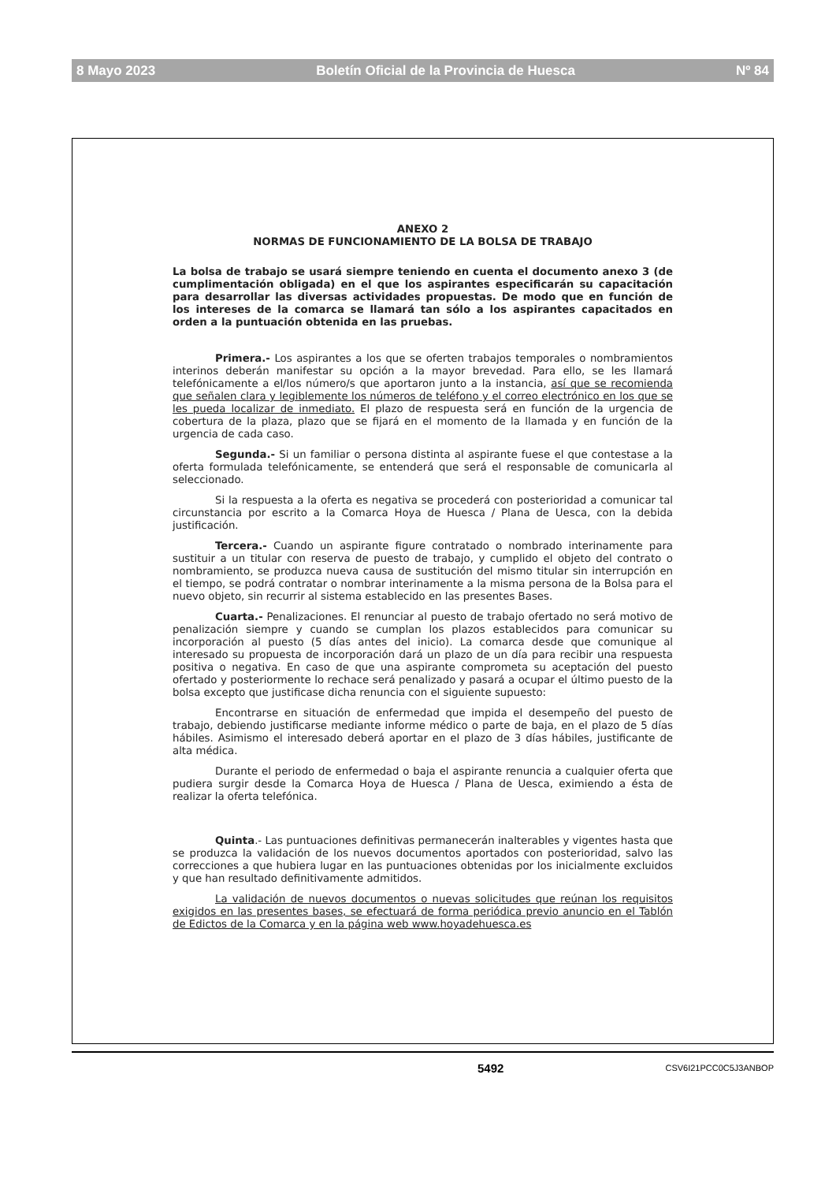8 Mayo 2023 Boletín Oficial de la Provincia de Huesca Nº 84
ANEXO 2
NORMAS DE FUNCIONAMIENTO DE LA BOLSA DE TRABAJO
La bolsa de trabajo se usará siempre teniendo en cuenta el documento anexo 3 (de cumplimentación obligada) en el que los aspirantes especificarán su capacitación para desarrollar las diversas actividades propuestas. De modo que en función de los intereses de la comarca se llamará tan sólo a los aspirantes capacitados en orden a la puntuación obtenida en las pruebas.
Primera.- Los aspirantes a los que se oferten trabajos temporales o nombramientos interinos deberán manifestar su opción a la mayor brevedad. Para ello, se les llamará telefónicamente a el/los número/s que aportaron junto a la instancia, así que se recomienda que señalen clara y legiblemente los números de teléfono y el correo electrónico en los que se les pueda localizar de inmediato. El plazo de respuesta será en función de la urgencia de cobertura de la plaza, plazo que se fijará en el momento de la llamada y en función de la urgencia de cada caso.
Segunda.- Si un familiar o persona distinta al aspirante fuese el que contestase a la oferta formulada telefónicamente, se entenderá que será el responsable de comunicarla al seleccionado.
Si la respuesta a la oferta es negativa se procederá con posterioridad a comunicar tal circunstancia por escrito a la Comarca Hoya de Huesca / Plana de Uesca, con la debida justificación.
Tercera.- Cuando un aspirante figure contratado o nombrado interinamente para sustituir a un titular con reserva de puesto de trabajo, y cumplido el objeto del contrato o nombramiento, se produzca nueva causa de sustitución del mismo titular sin interrupción en el tiempo, se podrá contratar o nombrar interinamente a la misma persona de la Bolsa para el nuevo objeto, sin recurrir al sistema establecido en las presentes Bases.
Cuarta.- Penalizaciones. El renunciar al puesto de trabajo ofertado no será motivo de penalización siempre y cuando se cumplan los plazos establecidos para comunicar su incorporación al puesto (5 días antes del inicio). La comarca desde que comunique al interesado su propuesta de incorporación dará un plazo de un día para recibir una respuesta positiva o negativa. En caso de que una aspirante comprometa su aceptación del puesto ofertado y posteriormente lo rechace será penalizado y pasará a ocupar el último puesto de la bolsa excepto que justificase dicha renuncia con el siguiente supuesto:
Encontrarse en situación de enfermedad que impida el desempeño del puesto de trabajo, debiendo justificarse mediante informe médico o parte de baja, en el plazo de 5 días hábiles. Asimismo el interesado deberá aportar en el plazo de 3 días hábiles, justificante de alta médica.
Durante el periodo de enfermedad o baja el aspirante renuncia a cualquier oferta que pudiera surgir desde la Comarca Hoya de Huesca / Plana de Uesca, eximiendo a ésta de realizar la oferta telefónica.
Quinta.- Las puntuaciones definitivas permanecerán inalterables y vigentes hasta que se produzca la validación de los nuevos documentos aportados con posterioridad, salvo las correcciones a que hubiera lugar en las puntuaciones obtenidas por los inicialmente excluidos y que han resultado definitivamente admitidos.
La validación de nuevos documentos o nuevas solicitudes que reúnan los requisitos exigidos en las presentes bases, se efectuará de forma periódica previo anuncio en el Tablón de Edictos de la Comarca y en la página web www.hoyadehuesca.es
5492 CSV6I21PCC0C5J3ANBOP